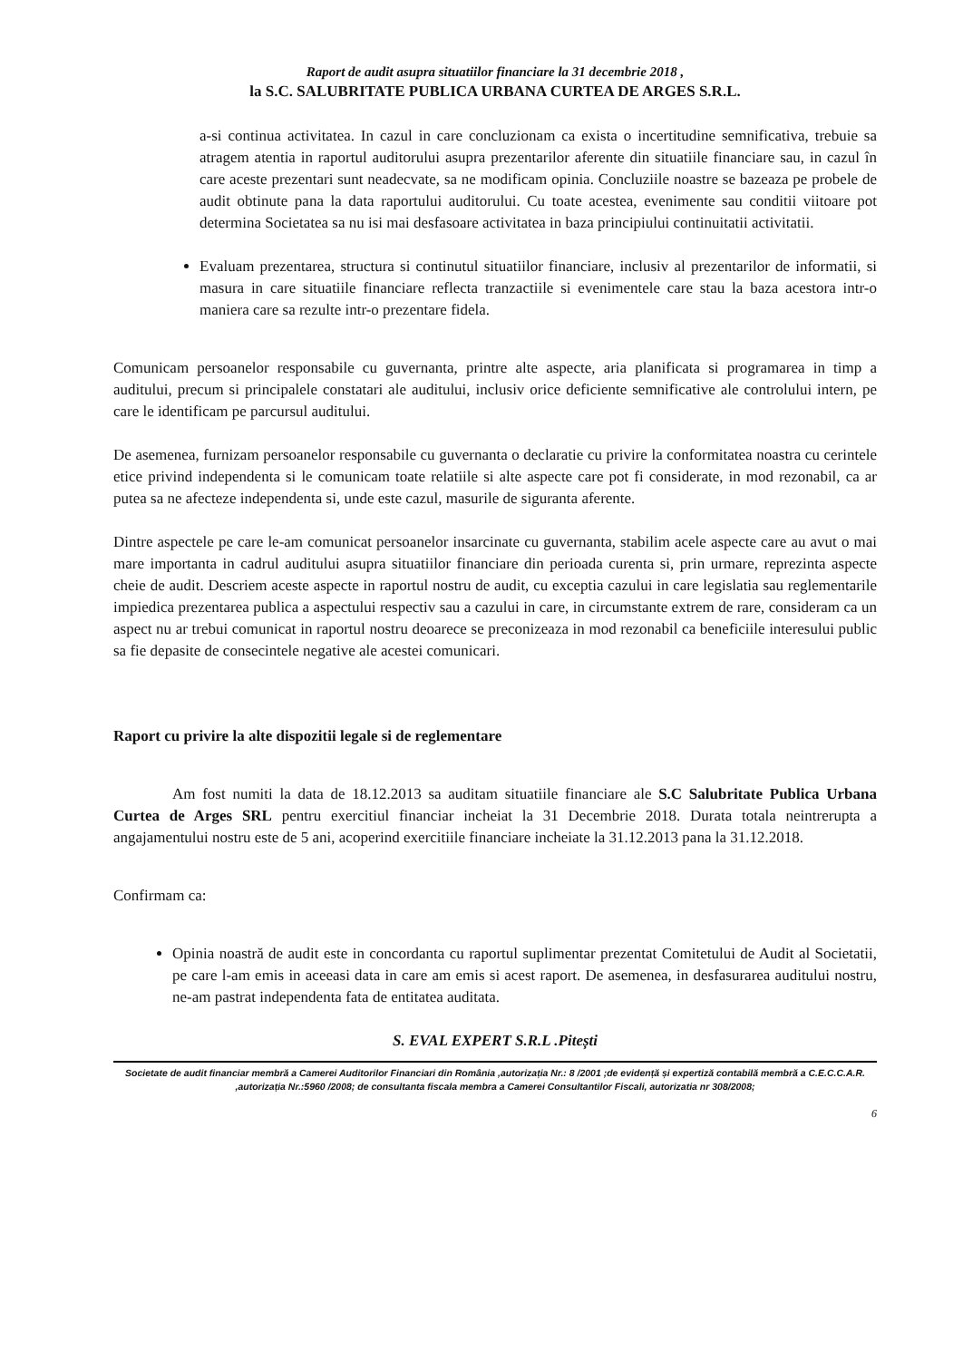Raport de audit asupra situatiilor financiare la 31 decembrie 2018 ,
la S.C. SALUBRITATE PUBLICA URBANA CURTEA DE ARGES S.R.L.
a-si continua activitatea. In cazul in care concluzionam ca exista o incertitudine semnificativa, trebuie sa atragem atentia in raportul auditorului asupra prezentarilor aferente din situatiile financiare sau, in cazul în care aceste prezentari sunt neadecvate, sa ne modificam opinia. Concluziile noastre se bazeaza pe probele de audit obtinute pana la data raportului auditorului. Cu toate acestea, evenimente sau conditii viitoare pot determina Societatea sa nu isi mai desfasoare activitatea in baza principiului continuitatii activitatii.
Evaluam prezentarea, structura si continutul situatiilor financiare, inclusiv al prezentarilor de informatii, si masura in care situatiile financiare reflecta tranzactiile si evenimentele care stau la baza acestora intr-o maniera care sa rezulte intr-o prezentare fidela.
Comunicam persoanelor responsabile cu guvernanta, printre alte aspecte, aria planificata si programarea in timp a auditului, precum si principalele constatari ale auditului, inclusiv orice deficiente semnificative ale controlului intern, pe care le identificam pe parcursul auditului.
De asemenea, furnizam persoanelor responsabile cu guvernanta o declaratie cu privire la conformitatea noastra cu cerintele etice privind independenta si le comunicam toate relatiile si alte aspecte care pot fi considerate, in mod rezonabil, ca ar putea sa ne afecteze independenta si, unde este cazul, masurile de siguranta aferente.
Dintre aspectele pe care le-am comunicat persoanelor insarcinate cu guvernanta, stabilim acele aspecte care au avut o mai mare importanta in cadrul auditului asupra situatiilor financiare din perioada curenta si, prin urmare, reprezinta aspecte cheie de audit. Descriem aceste aspecte in raportul nostru de audit, cu exceptia cazului in care legislatia sau reglementarile impiedica prezentarea publica a aspectului respectiv sau a cazului in care, in circumstante extrem de rare, consideram ca un aspect nu ar trebui comunicat in raportul nostru deoarece se preconizeaza in mod rezonabil ca beneficiile interesului public sa fie depasite de consecintele negative ale acestei comunicari.
Raport cu privire la alte dispozitii legale si de reglementare
Am fost numiti la data de 18.12.2013 sa auditam situatiile financiare ale S.C Salubritate Publica Urbana Curtea de Arges SRL pentru exercitiul financiar incheiat la 31 Decembrie 2018. Durata totala neintrerupta a angajamentului nostru este de 5 ani, acoperind exercitiile financiare incheiate la 31.12.2013 pana la 31.12.2018.
Confirmam ca:
Opinia noastră de audit este in concordanta cu raportul suplimentar prezentat Comitetului de Audit al Societatii, pe care l-am emis in aceeasi data in care am emis si acest raport. De asemenea, in desfasurarea auditului nostru, ne-am pastrat independenta fata de entitatea auditata.
S. EVAL EXPERT S.R.L .Pitești
Societate de audit financiar membră a Camerei Auditorilor Financiari din România ,autorizația Nr.: 8 /2001 ;de evidență și expertiză contabilă membră a C.E.C.C.A.R. ,autorizația Nr.:5960 /2008; de consultanta fiscala membra a Camerei Consultantilor Fiscali, autorizatia nr 308/2008;
6